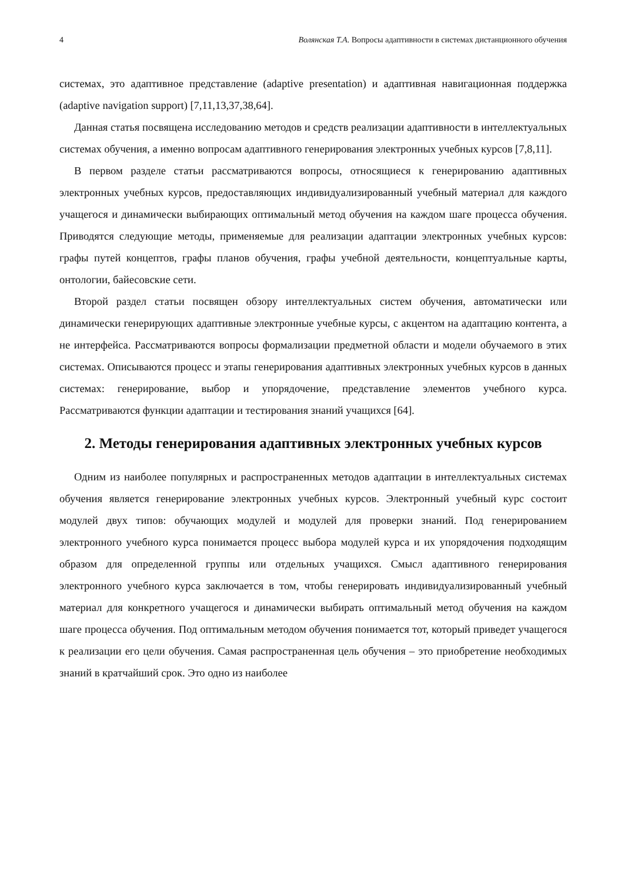4 Волянская Т.А. Вопросы адаптивности в системах дистанционного обучения
системах, это адаптивное представление (adaptive presentation) и адаптивная навигационная поддержка (adaptive navigation support) [7,11,13,37,38,64].
Данная статья посвящена исследованию методов и средств реализации адаптивности в интеллектуальных системах обучения, а именно вопросам адаптивного генерирования электронных учебных курсов [7,8,11].
В первом разделе статьи рассматриваются вопросы, относящиеся к генерированию адаптивных электронных учебных курсов, предоставляющих индивидуализированный учебный материал для каждого учащегося и динамически выбирающих оптимальный метод обучения на каждом шаге процесса обучения. Приводятся следующие методы, применяемые для реализации адаптации электронных учебных курсов: графы путей концептов, графы планов обучения, графы учебной деятельности, концептуальные карты, онтологии, байесовские сети.
Второй раздел статьи посвящен обзору интеллектуальных систем обучения, автоматически или динамически генерирующих адаптивные электронные учебные курсы, с акцентом на адаптацию контента, а не интерфейса. Рассматриваются вопросы формализации предметной области и модели обучаемого в этих системах. Описываются процесс и этапы генерирования адаптивных электронных учебных курсов в данных системах: генерирование, выбор и упорядочение, представление элементов учебного курса. Рассматриваются функции адаптации и тестирования знаний учащихся [64].
2. Методы генерирования адаптивных электронных учебных курсов
Одним из наиболее популярных и распространенных методов адаптации в интеллектуальных системах обучения является генерирование электронных учебных курсов. Электронный учебный курс состоит модулей двух типов: обучающих модулей и модулей для проверки знаний. Под генерированием электронного учебного курса понимается процесс выбора модулей курса и их упорядочения подходящим образом для определенной группы или отдельных учащихся. Смысл адаптивного генерирования электронного учебного курса заключается в том, чтобы генерировать индивидуализированный учебный материал для конкретного учащегося и динамически выбирать оптимальный метод обучения на каждом шаге процесса обучения. Под оптимальным методом обучения понимается тот, который приведет учащегося к реализации его цели обучения. Самая распространенная цель обучения – это приобретение необходимых знаний в кратчайший срок. Это одно из наиболее